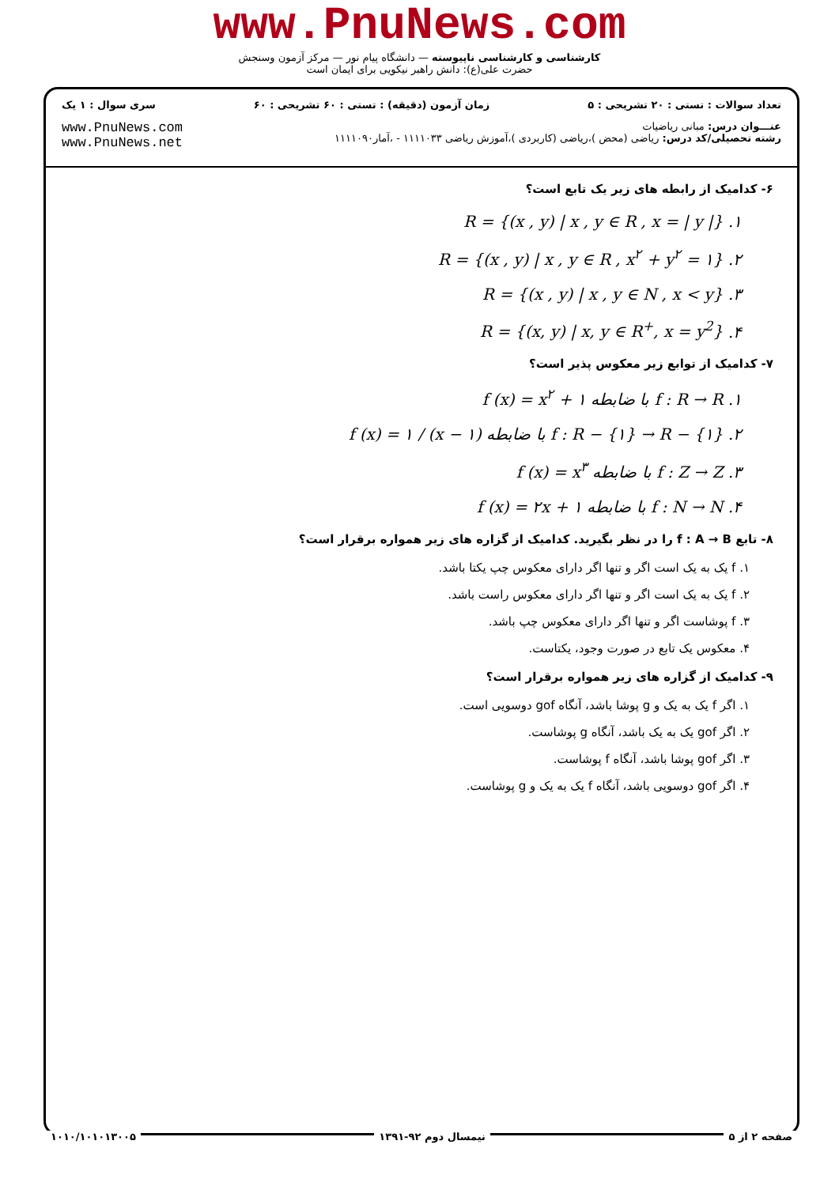www.PnuNews.com
کارشناسی و کارشناسی ناپیوسته — دانشگاه پیام نور — مرکز آزمون وسنجش
حضرت علی(ع): دانش راهبر نیکویی برای ایمان است
تعداد سوالات : تستی : ۲۰ تشریحی : ۵ زمان آزمون (دقیقه) : تستی : ۶۰ تشریحی : ۶۰ سری سوال : ۱ یک
عنـــوان درس: مبانی ریاضیات
رشته تحصیلی/کد درس: ریاضی (محض )،ریاضی (کاربردی )،آموزش ریاضی ۱۱۱۱۰۳۳ - ،آمار۱۱۱۱۰۹۰
www.PnuNews.com
www.PnuNews.net
۶- کدامیک از رابطه های زیر یک تابع است؟
۱. R = {(x , y) | x , y ∈ R , x = | y |}
۲. R = {(x , y) | x , y ∈ R , x<sup>۲</sup> + y<sup>۲</sup> = ۱}
۳. R = {(x , y) | x , y ∈ N , x < y}
۴. R = {(x, y) | x, y ∈ R<sup>+</sup>, x = y<sup>2</sup>}
۷- کدامیک از توابع زیر معکوس پذیر است؟
۱. f : R → R با ضابطه f (x) = x<sup>۲</sup> + ۱
۲. f : R − {۱} → R − {۱} با ضابطه f (x) = ۱ / (x − ۱)
۳. f : Z → Z با ضابطه f (x) = x<sup>۳</sup>
۴. f : N → N با ضابطه f (x) = ۲x + ۱
۸- تابع f : A → B را در نظر بگیرید. کدامیک از گزاره های زیر همواره برقرار است؟
۱. f یک به یک است اگر و تنها اگر دارای معکوس چپ یکتا باشد.
۲. f یک به یک است اگر و تنها اگر دارای معکوس راست باشد.
۳. f پوشاست اگر و تنها اگر دارای معکوس چپ باشد.
۴. معکوس یک تابع در صورت وجود، یکتاست.
۹- کدامیک از گزاره های زیر همواره برقرار است؟
۱. اگر f یک به یک و g پوشا باشد، آنگاه gof دوسویی است.
۲. اگر gof یک به یک باشد، آنگاه g پوشاست.
۳. اگر gof پوشا باشد، آنگاه f پوشاست.
۴. اگر gof دوسویی باشد، آنگاه f یک به یک و g پوشاست.
صفحه ۲ از ۵ نیمسال دوم ۹۲-۱۳۹۱ ۱۰۱۰/۱۰۱۰۱۳۰۰۵